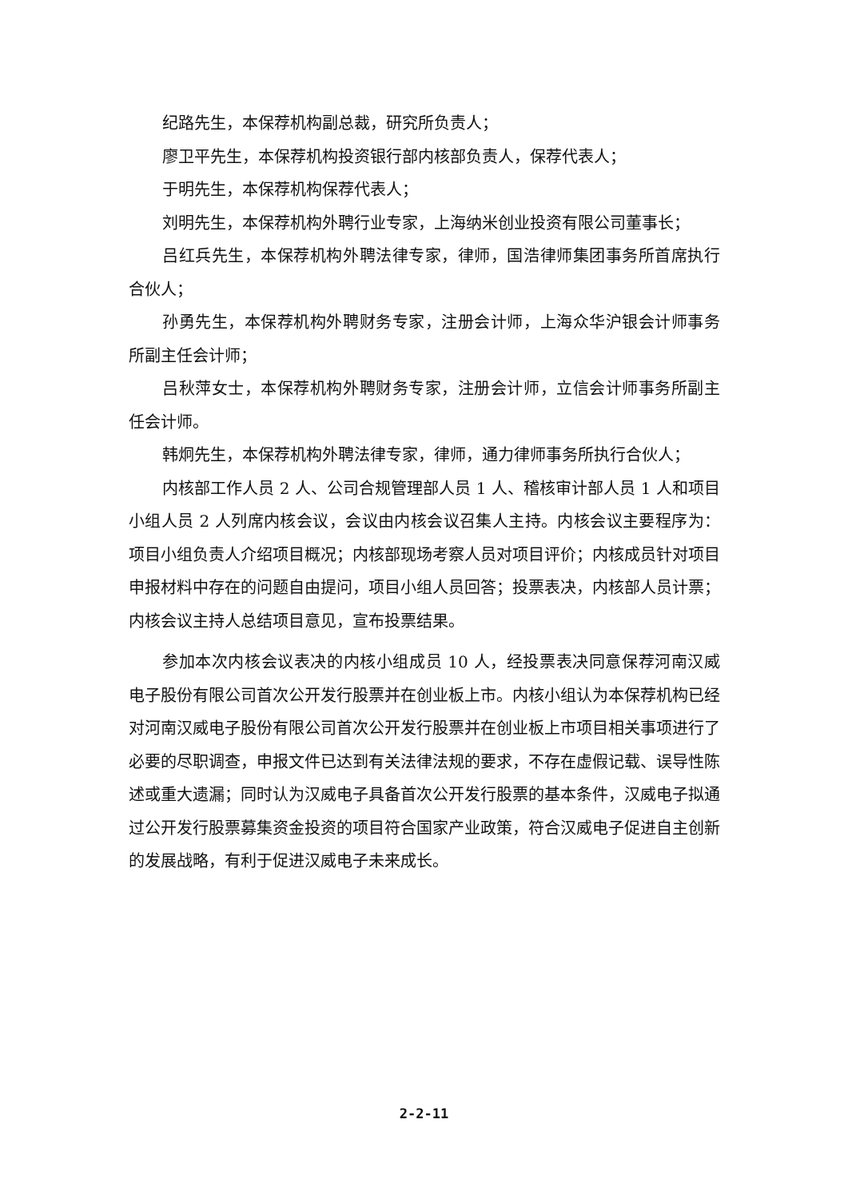纪路先生，本保荐机构副总裁，研究所负责人；
廖卫平先生，本保荐机构投资银行部内核部负责人，保荐代表人；
于明先生，本保荐机构保荐代表人；
刘明先生，本保荐机构外聘行业专家，上海纳米创业投资有限公司董事长；
吕红兵先生，本保荐机构外聘法律专家，律师，国浩律师集团事务所首席执行合伙人；
孙勇先生，本保荐机构外聘财务专家，注册会计师，上海众华沪银会计师事务所副主任会计师；
吕秋萍女士，本保荐机构外聘财务专家，注册会计师，立信会计师事务所副主任会计师。
韩炯先生，本保荐机构外聘法律专家，律师，通力律师事务所执行合伙人；
内核部工作人员 2 人、公司合规管理部人员 1 人、稽核审计部人员 1 人和项目小组人员 2 人列席内核会议，会议由内核会议召集人主持。内核会议主要程序为：项目小组负责人介绍项目概况；内核部现场考察人员对项目评价；内核成员针对项目申报材料中存在的问题自由提问，项目小组人员回答；投票表决，内核部人员计票；内核会议主持人总结项目意见，宣布投票结果。
参加本次内核会议表决的内核小组成员 10 人，经投票表决同意保荐河南汉威电子股份有限公司首次公开发行股票并在创业板上市。内核小组认为本保荐机构已经对河南汉威电子股份有限公司首次公开发行股票并在创业板上市项目相关事项进行了必要的尽职调查，申报文件已达到有关法律法规的要求，不存在虚假记载、误导性陈述或重大遗漏；同时认为汉威电子具备首次公开发行股票的基本条件，汉威电子拟通过公开发行股票募集资金投资的项目符合国家产业政策，符合汉威电子促进自主创新的发展战略，有利于促进汉威电子未来成长。
2-2-11